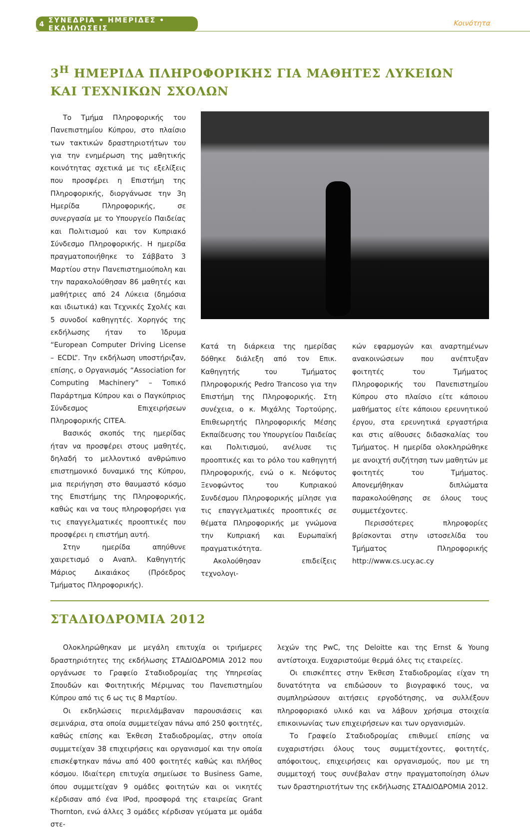4 ΣΥΝΕΔΡΙΑ • ΗΜΕΡΙΔΕΣ • ΕΚΔΗΛΩΣΕΙΣ
Κοινότητα
3<sup>Η</sup> ΗΜΕΡΙΔΑ ΠΛΗΡΟΦΟΡΙΚΗΣ ΓΙΑ ΜΑΘΗΤΕΣ ΛΥΚΕΙΩΝ
ΚΑΙ ΤΕΧΝΙΚΩΝ ΣΧΟΛΩΝ
Το Τμήμα Πληροφορικής του Πανεπιστημίου Κύπρου, στο πλαίσιο των τακτικών δραστηριοτήτων του για την ενημέρωση της μαθητικής κοινότητας σχετικά με τις εξελίξεις που προσφέρει η Επιστήμη της Πληροφορικής, διοργάνωσε την 3η Ημερίδα Πληροφορικής, σε συνεργασία με το Υπουργείο Παιδείας και Πολιτισμού και τον Κυπριακό Σύνδεσμο Πληροφορικής. Η ημερίδα πραγματοποιήθηκε το Σάββατο 3 Μαρτίου στην Πανεπιστημιούπολη και την παρακολούθησαν 86 μαθητές και μαθήτριες από 24 Λύκεια (δημόσια και ιδιωτικά) και Τεχνικές Σχολές και 5 συνοδοί καθηγητές. Χορηγός της εκδήλωσης ήταν το Ίδρυμα “European Computer Driving License – ECDL”. Την εκδήλωση υποστήριζαν, επίσης, ο Οργανισμός “Association for Computing Machinery” – Τοπικό Παράρτημα Κύπρου και ο Παγκύπριος Σύνδεσμος Επιχειρήσεων Πληροφορικής CITEA.
Βασικός σκοπός της ημερίδας ήταν να προσφέρει στους μαθητές, δηλαδή το μελλοντικό ανθρώπινο επιστημονικό δυναμικό της Κύπρου, μια περιήγηση στο θαυμαστό κόσμο της Επιστήμης της Πληροφορικής, καθώς και να τους πληροφορήσει για τις επαγγελματικές προοπτικές που προσφέρει η επιστήμη αυτή.
Στην ημερίδα απηύθυνε χαιρετισμό ο Αναπλ. Καθηγητής Μάριος Δικαιάκος (Πρόεδρος Τμήματος Πληροφορικής).
Κατά τη διάρκεια της ημερίδας δόθηκε διάλεξη από τον Επικ. Καθηγητής του Τμήματος Πληροφορικής Pedro Trancoso για την Επιστήμη της Πληροφορικής. Στη συνέχεια, ο κ. Μιχάλης Τορτούρης, Επιθεωρητής Πληροφορικής Μέσης Εκπαίδευσης του Υπουργείου Παιδείας και Πολιτισμού, ανέλυσε τις προοπτικές και το ρόλο του καθηγητή Πληροφορικής, ενώ ο κ. Νεόφυτος Ξενοφώντος του Κυπριακού Συνδέσμου Πληροφορικής μίλησε για τις επαγγελματικές προοπτικές σε θέματα Πληροφορικής με γνώμονα την Κυπριακή και Ευρωπαϊκή πραγματικότητα.
Ακολούθησαν επιδείξεις τεχνολογι-
κών εφαρμογών και αναρτημένων ανακοινώσεων που ανέπτυξαν φοιτητές του Τμήματος Πληροφορικής του Πανεπιστημίου Κύπρου στο πλαίσιο είτε κάποιου μαθήματος είτε κάποιου ερευνητικού έργου, στα ερευνητικά εργαστήρια και στις αίθουσες διδασκαλίας του Τμήματος. Η ημερίδα ολοκληρώθηκε με ανοιχτή συζήτηση των μαθητών με φοιτητές του Τμήματος. Απονεμήθηκαν διπλώματα παρακολούθησης σε όλους τους συμμετέχοντες.
Περισσότερες πληροφορίες βρίσκονται στην ιστοσελίδα του Τμήματος Πληροφορικής http://www.cs.ucy.ac.cy
ΣΤΑΔΙΟΔΡΟΜΙΑ 2012
Ολοκληρώθηκαν με μεγάλη επιτυχία οι τριήμερες δραστηριότητες της εκδήλωσης ΣΤΑΔΙΟΔΡΟΜΙΑ 2012 που οργάνωσε το Γραφείο Σταδιοδρομίας της Υπηρεσίας Σπουδών και Φοιτητικής Μέριμνας του Πανεπιστημίου Κύπρου από τις 6 ως τις 8 Μαρτίου.
Οι εκδηλώσεις περιελάμβαναν παρουσιάσεις και σεμινάρια, στα οποία συμμετείχαν πάνω από 250 φοιτητές, καθώς επίσης και Έκθεση Σταδιοδρομίας, στην οποία συμμετείχαν 38 επιχειρήσεις και οργανισμοί και την οποία επισκέφτηκαν πάνω από 400 φοιτητές καθώς και πλήθος κόσμου. Ιδιαίτερη επιτυχία σημείωσε το Business Game, όπου συμμετείχαν 9 ομάδες φοιτητών και οι νικητές κέρδισαν από ένα IPod, προσφορά της εταιρείας Grant Thornton, ενώ άλλες 3 ομάδες κέρδισαν γεύματα με ομάδα στε-
λεχών της PwC, της Deloitte και της Ernst & Young αντίστοιχα. Ευχαριστούμε θερμά όλες τις εταιρείες.
Οι επισκέπτες στην Έκθεση Σταδιοδρομίας είχαν τη δυνατότητα να επιδώσουν το βιογραφικό τους, να συμπληρώσουν αιτήσεις εργοδότησης, να συλλέξουν πληροφοριακό υλικό και να λάβουν χρήσιμα στοιχεία επικοινωνίας των επιχειρήσεων και των οργανισμών.
Το Γραφείο Σταδιοδρομίας επιθυμεί επίσης να ευχαριστήσει όλους τους συμμετέχοντες, φοιτητές, απόφοιτους, επιχειρήσεις και οργανισμούς, που με τη συμμετοχή τους συνέβαλαν στην πραγματοποίηση όλων των δραστηριοτήτων της εκδήλωσης ΣΤΑΔΙΟΔΡΟΜΙΑ 2012.